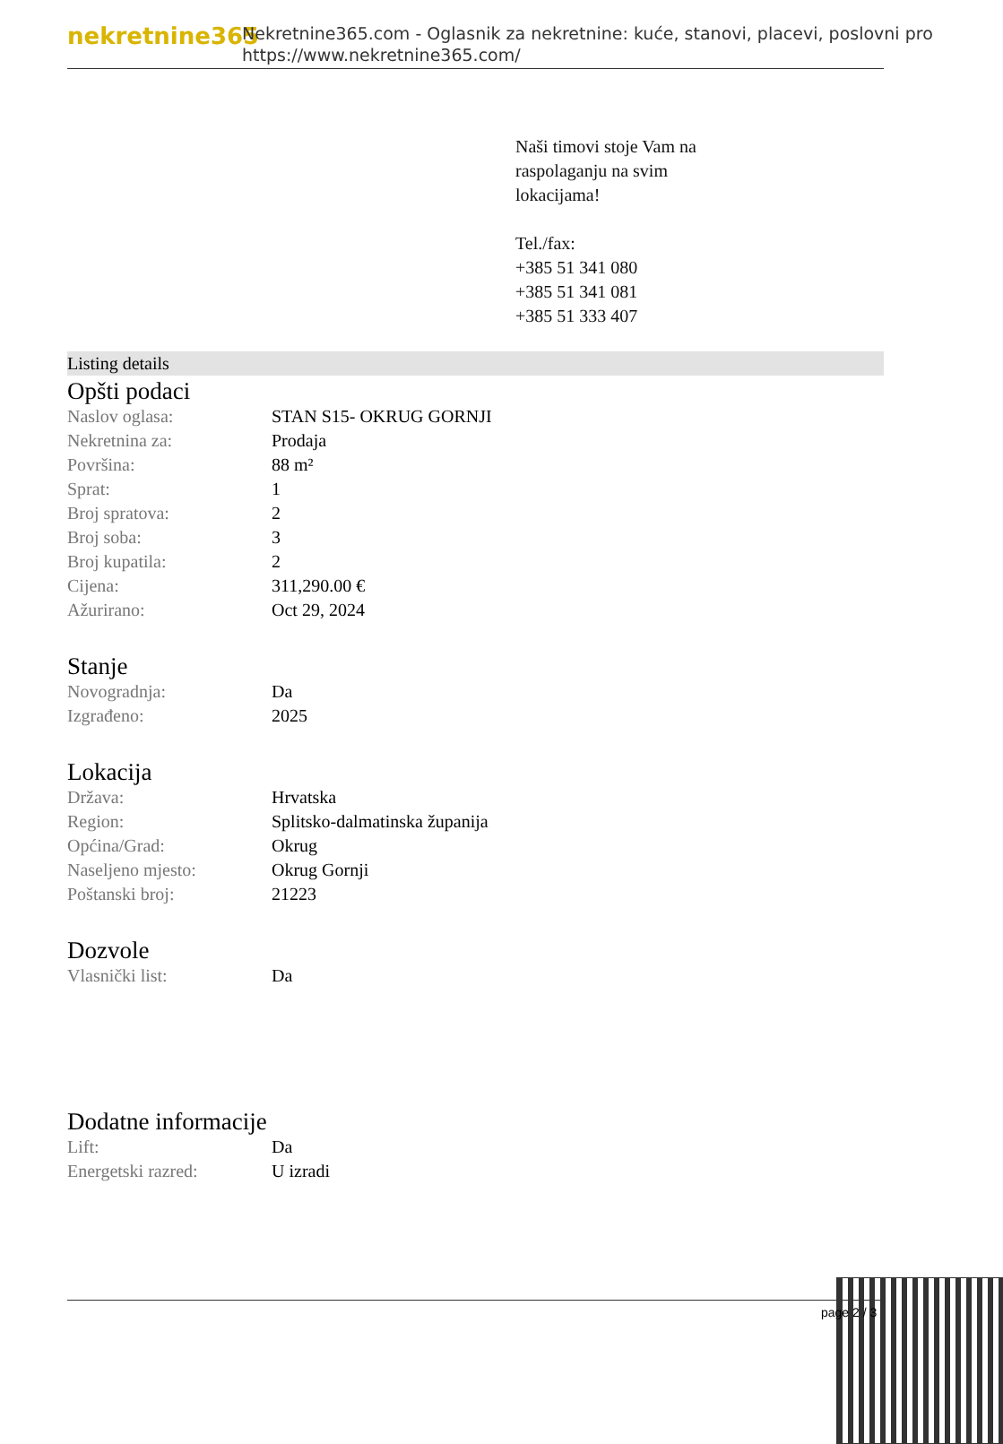nekretnine365
Nekretnine365.com - Oglasnik za nekretnine: kuće, stanovi, placevi, poslovni pro
https://www.nekretnine365.com/
Naši timovi stoje Vam na
raspolaganju na svim
lokacijama!
Tel./fax:
+385 51 341 080
+385 51 341 081
+385 51 333 407
Listing details
Opšti podaci
| Naslov oglasa: | STAN S15- OKRUG GORNJI |
| Nekretnina za: | Prodaja |
| Površina: | 88 m² |
| Sprat: | 1 |
| Broj spratova: | 2 |
| Broj soba: | 3 |
| Broj kupatila: | 2 |
| Cijena: | 311,290.00 € |
| Ažurirano: | Oct 29, 2024 |
Stanje
| Novogradnja: | Da |
| Izgrađeno: | 2025 |
Lokacija
| Država: | Hrvatska |
| Region: | Splitsko-dalmatinska županija |
| Općina/Grad: | Okrug |
| Naseljeno mjesto: | Okrug Gornji |
| Poštanski broj: | 21223 |
Dozvole
| Vlasnički list: | Da |
Dodatne informacije
| Lift: | Da |
| Energetski razred: | U izradi |
page 2 / 3